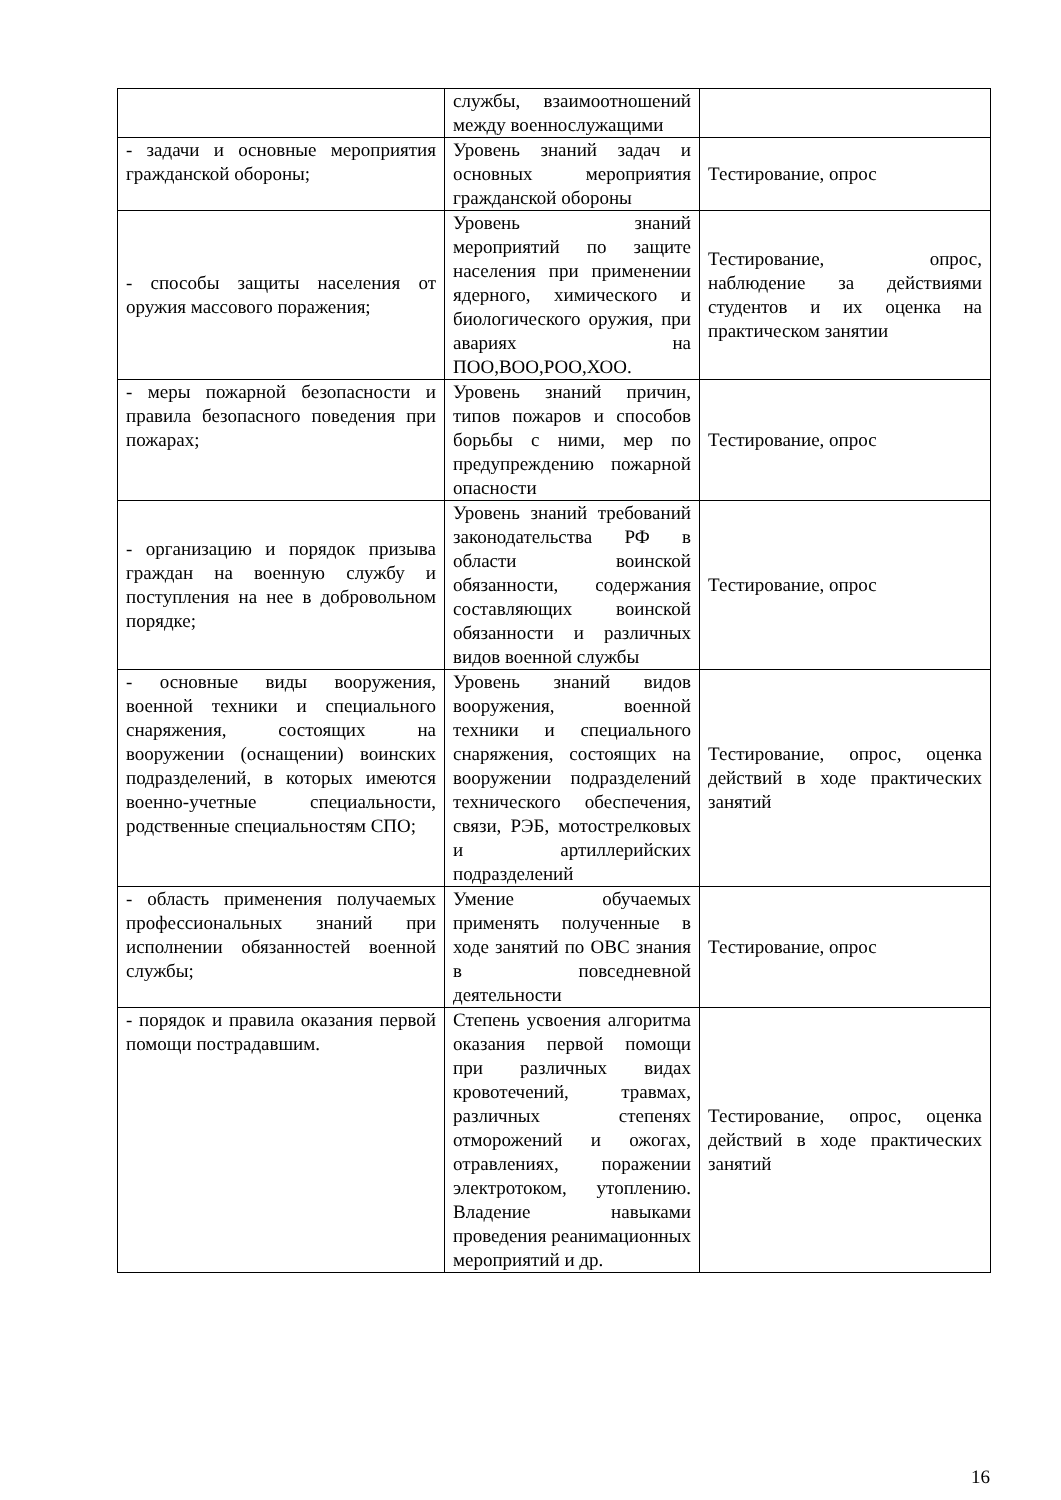| | службы, взаимоотношений между военнослужащими | |
| - задачи и основные мероприятия гражданской обороны; | Уровень знаний задач и основных мероприятия гражданской обороны | Тестирование, опрос |
| - способы защиты населения от оружия массового поражения; | Уровень знаний мероприятий по защите населения при применении ядерного, химического и биологического оружия, при авариях на ПОО,ВОО,РОО,ХОО. | Тестирование, опрос, наблюдение за действиями студентов и их оценка на практическом занятии |
| - меры пожарной безопасности и правила безопасного поведения при пожарах; | Уровень знаний причин, типов пожаров и способов борьбы с ними, мер по предупреждению пожарной опасности | Тестирование, опрос |
| - организацию и порядок призыва граждан на военную службу и поступления на нее в добровольном порядке; | Уровень знаний требований законодательства РФ в области воинской обязанности, содержания составляющих воинской обязанности и различных видов военной службы | Тестирование, опрос |
| - основные виды вооружения, военной техники и специального снаряжения, состоящих на вооружении (оснащении) воинских подразделений, в которых имеются военно-учетные специальности, родственные специальностям СПО; | Уровень знаний видов вооружения, военной техники и специального снаряжения, состоящих на вооружении подразделений технического обеспечения, связи, РЭБ, мотострелковых и артиллерийских подразделений | Тестирование, опрос, оценка действий в ходе практических занятий |
| - область применения получаемых профессиональных знаний при исполнении обязанностей военной службы; | Умение обучаемых применять полученные в ходе занятий по ОВС знания в повседневной деятельности | Тестирование, опрос |
| - порядок и правила оказания первой помощи пострадавшим. | Степень усвоения алгоритма оказания первой помощи при различных видах кровотечений, травмах, различных степенях отморожений и ожогах, отравлениях, поражении электротоком, утоплению. Владение навыками проведения реанимационных мероприятий и др. | Тестирование, опрос, оценка действий в ходе практических занятий |
16